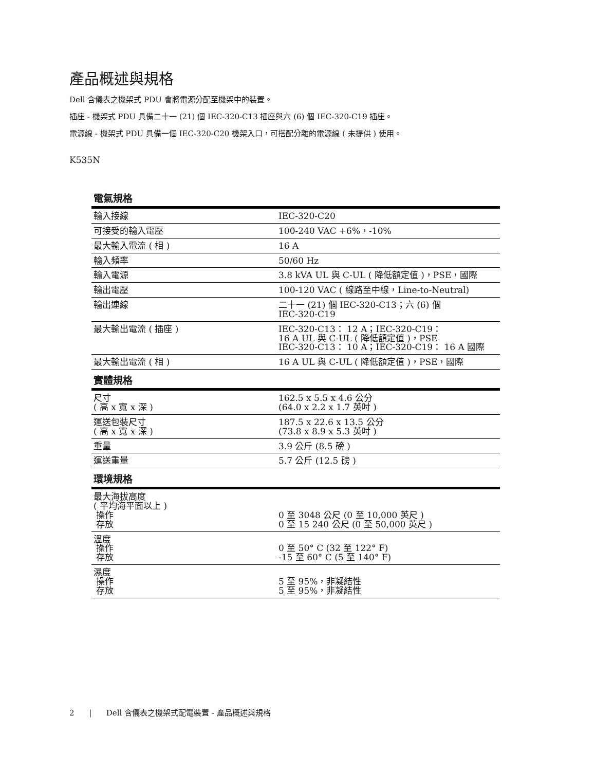產品概述與規格
Dell 含儀表之機架式 PDU 會將電源分配至機架中的裝置。
插座 - 機架式 PDU 具備二十一 (21) 個 IEC-320-C13 插座與六 (6) 個 IEC-320-C19 插座。
電源線 - 機架式 PDU 具備一個 IEC-320-C20 機架入口，可搭配分離的電源線 ( 未提供 ) 使用。
K535N
| 電氣規格 | |
| --- | --- |
| 輸入接線 | IEC-320-C20 |
| 可接受的輸入電壓 | 100-240 VAC +6%，-10% |
| 最大輸入電流 ( 相 ) | 16 A |
| 輸入頻率 | 50/60 Hz |
| 輸入電源 | 3.8 kVA UL 與 C-UL ( 降低額定值 )，PSE，國際 |
| 輸出電壓 | 100-120 VAC ( 線路至中線，Line-to-Neutral) |
| 輸出連線 | 二十一 (21) 個 IEC-320-C13；六 (6) 個 IEC-320-C19 |
| 最大輸出電流 ( 插座 ) | IEC-320-C13： 12 A；IEC-320-C19： 16 A UL 與 C-UL ( 降低額定值 )，PSE IEC-320-C13： 10 A；IEC-320-C19： 16 A 國際 |
| 最大輸出電流 ( 相 ) | 16 A UL 與 C-UL ( 降低額定值 )，PSE，國際 |
| 實體規格 | |
| 尺寸 ( 高 x 寬 x 深 ) | 162.5 x 5.5 x 4.6 公分 (64.0 x 2.2 x 1.7 英吋 ) |
| 運送包裝尺寸 ( 高 x 寬 x 深 ) | 187.5 x 22.6 x 13.5 公分 (73.8 x 8.9 x 5.3 英吋 ) |
| 重量 | 3.9 公斤 (8.5 磅 ) |
| 運送重量 | 5.7 公斤 (12.5 磅 ) |
| 環境規格 | |
| 最大海拔高度 ( 平均海平面以上 ) 操作 存放 | 0 至 3048 公尺 (0 至 10,000 英尺 ) 0 至 15 240 公尺 (0 至 50,000 英尺 ) |
| 溫度 操作 存放 | 0 至 50° C (32 至 122° F) -15 至 60° C (5 至 140° F) |
| 濕度 操作 存放 | 5 至 95%，非凝結性 5 至 95%，非凝結性 |
2 | Dell 含儀表之機架式配電裝置 - 產品概述與規格